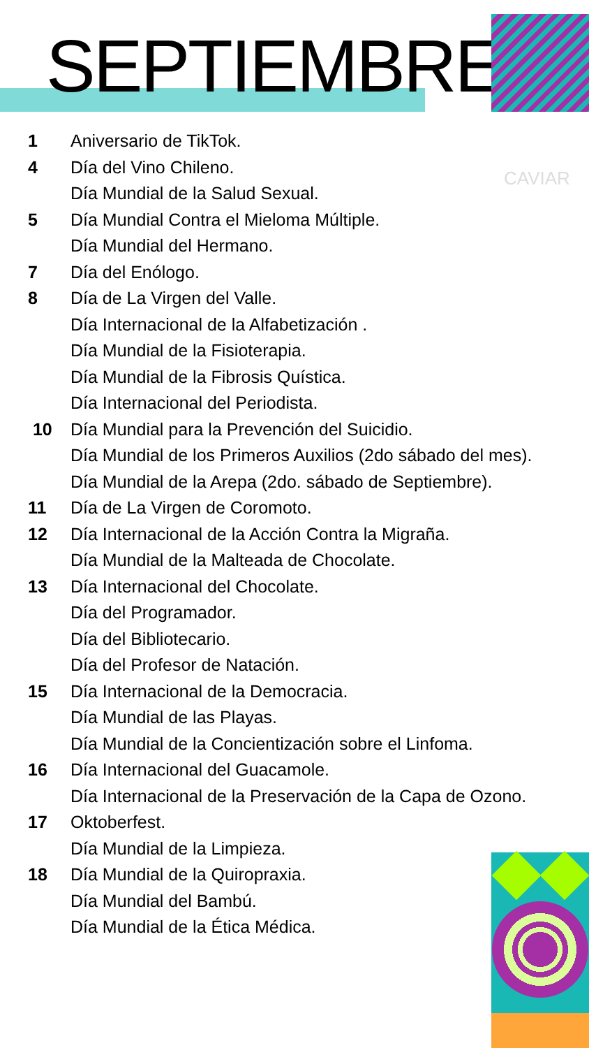SEPTIEMBRE
CAVIAR
| 1 | Aniversario de TikTok. |
| 4 | Día del Vino Chileno. |
| | Día Mundial de la Salud Sexual. |
| 5 | Día Mundial Contra el Mieloma Múltiple. |
| | Día Mundial del Hermano. |
| 7 | Día del Enólogo. |
| 8 | Día de La Virgen del Valle. |
| | Día Internacional de la Alfabetización . |
| | Día Mundial de la Fisioterapia. |
| | Día Mundial de la Fibrosis Quística. |
| | Día Internacional del Periodista. |
| 10 | Día Mundial para la Prevención del Suicidio. |
| | Día Mundial de los Primeros Auxilios (2do sábado del mes). |
| | Día Mundial de la Arepa (2do. sábado de Septiembre). |
| 11 | Día de La Virgen de Coromoto. |
| 12 | Día Internacional de la Acción Contra la Migraña. |
| | Día Mundial de la Malteada de Chocolate. |
| 13 | Día Internacional del Chocolate. |
| | Día del Programador. |
| | Día del Bibliotecario. |
| | Día del Profesor de Natación. |
| 15 | Día Internacional de la Democracia. |
| | Día Mundial de las Playas. |
| | Día Mundial de la Concientización sobre el Linfoma. |
| 16 | Día Internacional del Guacamole. |
| | Día Internacional de la Preservación de la Capa de Ozono. |
| 17 | Oktoberfest. |
| | Día Mundial de la Limpieza. |
| 18 | Día Mundial de la Quiropraxia. |
| | Día Mundial del Bambú. |
| | Día Mundial de la Ética Médica. |